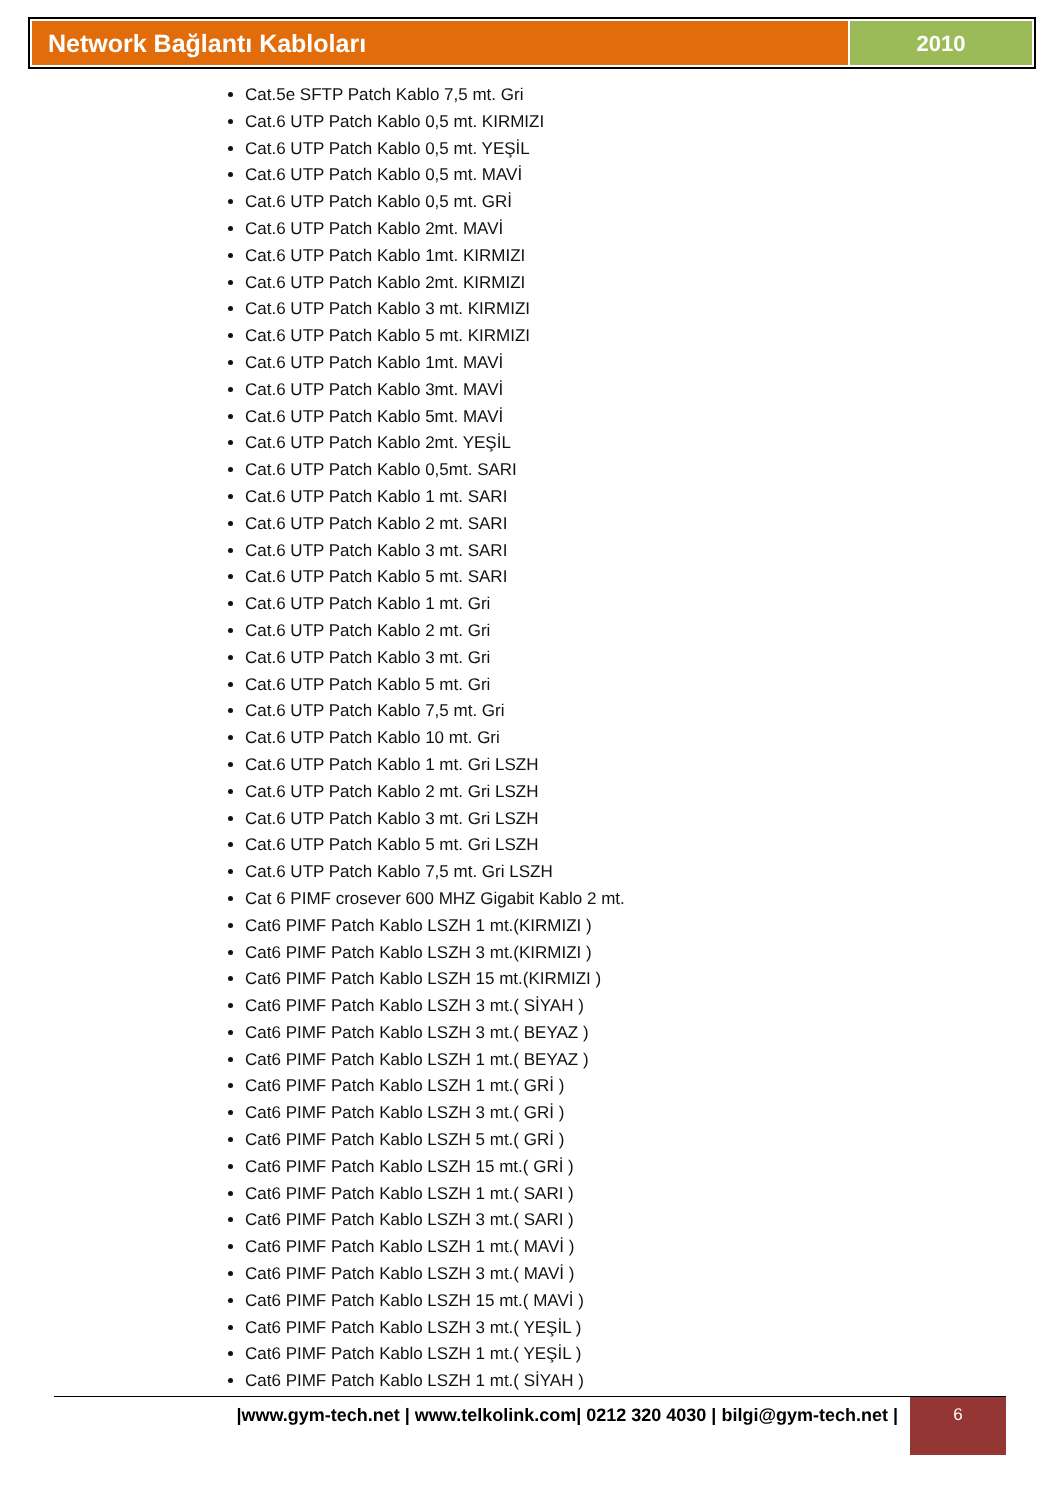Network Bağlantı Kabloları 2010
Cat.5e SFTP Patch Kablo 7,5 mt. Gri
Cat.6 UTP Patch Kablo 0,5 mt. KIRMIZI
Cat.6 UTP Patch Kablo 0,5 mt. YEŞİL
Cat.6 UTP Patch Kablo 0,5 mt. MAVİ
Cat.6 UTP Patch Kablo 0,5 mt. GRİ
Cat.6 UTP Patch Kablo 2mt. MAVİ
Cat.6 UTP Patch Kablo 1mt. KIRMIZI
Cat.6 UTP Patch Kablo 2mt. KIRMIZI
Cat.6 UTP Patch Kablo 3 mt. KIRMIZI
Cat.6 UTP Patch Kablo 5 mt. KIRMIZI
Cat.6 UTP Patch Kablo 1mt. MAVİ
Cat.6 UTP Patch Kablo 3mt. MAVİ
Cat.6 UTP Patch Kablo 5mt. MAVİ
Cat.6 UTP Patch Kablo 2mt. YEŞİL
Cat.6 UTP Patch Kablo 0,5mt. SARI
Cat.6 UTP Patch Kablo 1 mt. SARI
Cat.6 UTP Patch Kablo 2 mt. SARI
Cat.6 UTP Patch Kablo 3 mt. SARI
Cat.6 UTP Patch Kablo 5 mt. SARI
Cat.6 UTP Patch Kablo 1 mt. Gri
Cat.6 UTP Patch Kablo 2 mt. Gri
Cat.6 UTP Patch Kablo 3 mt. Gri
Cat.6 UTP Patch Kablo 5 mt. Gri
Cat.6 UTP Patch Kablo 7,5 mt. Gri
Cat.6 UTP Patch Kablo 10 mt. Gri
Cat.6 UTP Patch Kablo 1 mt. Gri LSZH
Cat.6 UTP Patch Kablo 2 mt. Gri LSZH
Cat.6 UTP Patch Kablo 3 mt. Gri LSZH
Cat.6 UTP Patch Kablo 5 mt. Gri LSZH
Cat.6 UTP Patch Kablo 7,5 mt. Gri LSZH
Cat 6 PIMF crosever 600 MHZ Gigabit Kablo 2 mt.
Cat6 PIMF Patch Kablo LSZH 1 mt.(KIRMIZI )
Cat6 PIMF Patch Kablo LSZH 3 mt.(KIRMIZI )
Cat6 PIMF Patch Kablo LSZH 15 mt.(KIRMIZI )
Cat6 PIMF Patch Kablo LSZH 3 mt.( SİYAH )
Cat6 PIMF Patch Kablo LSZH 3 mt.( BEYAZ )
Cat6 PIMF Patch Kablo LSZH 1 mt.( BEYAZ )
Cat6 PIMF Patch Kablo LSZH 1 mt.( GRİ )
Cat6 PIMF Patch Kablo LSZH 3 mt.( GRİ )
Cat6 PIMF Patch Kablo LSZH 5 mt.( GRİ )
Cat6 PIMF Patch Kablo LSZH 15 mt.( GRİ )
Cat6 PIMF Patch Kablo LSZH 1 mt.( SARI )
Cat6 PIMF Patch Kablo LSZH 3 mt.( SARI )
Cat6 PIMF Patch Kablo LSZH 1 mt.( MAVİ )
Cat6 PIMF Patch Kablo LSZH 3 mt.( MAVİ )
Cat6 PIMF Patch Kablo LSZH 15 mt.( MAVİ )
Cat6 PIMF Patch Kablo LSZH 3 mt.( YEŞİL )
Cat6 PIMF Patch Kablo LSZH 1 mt.( YEŞİL )
Cat6 PIMF Patch Kablo LSZH 1 mt.( SİYAH )
|www.gym-tech.net | www.telkolink.com| 0212 320 4030 | bilgi@gym-tech.net |
6